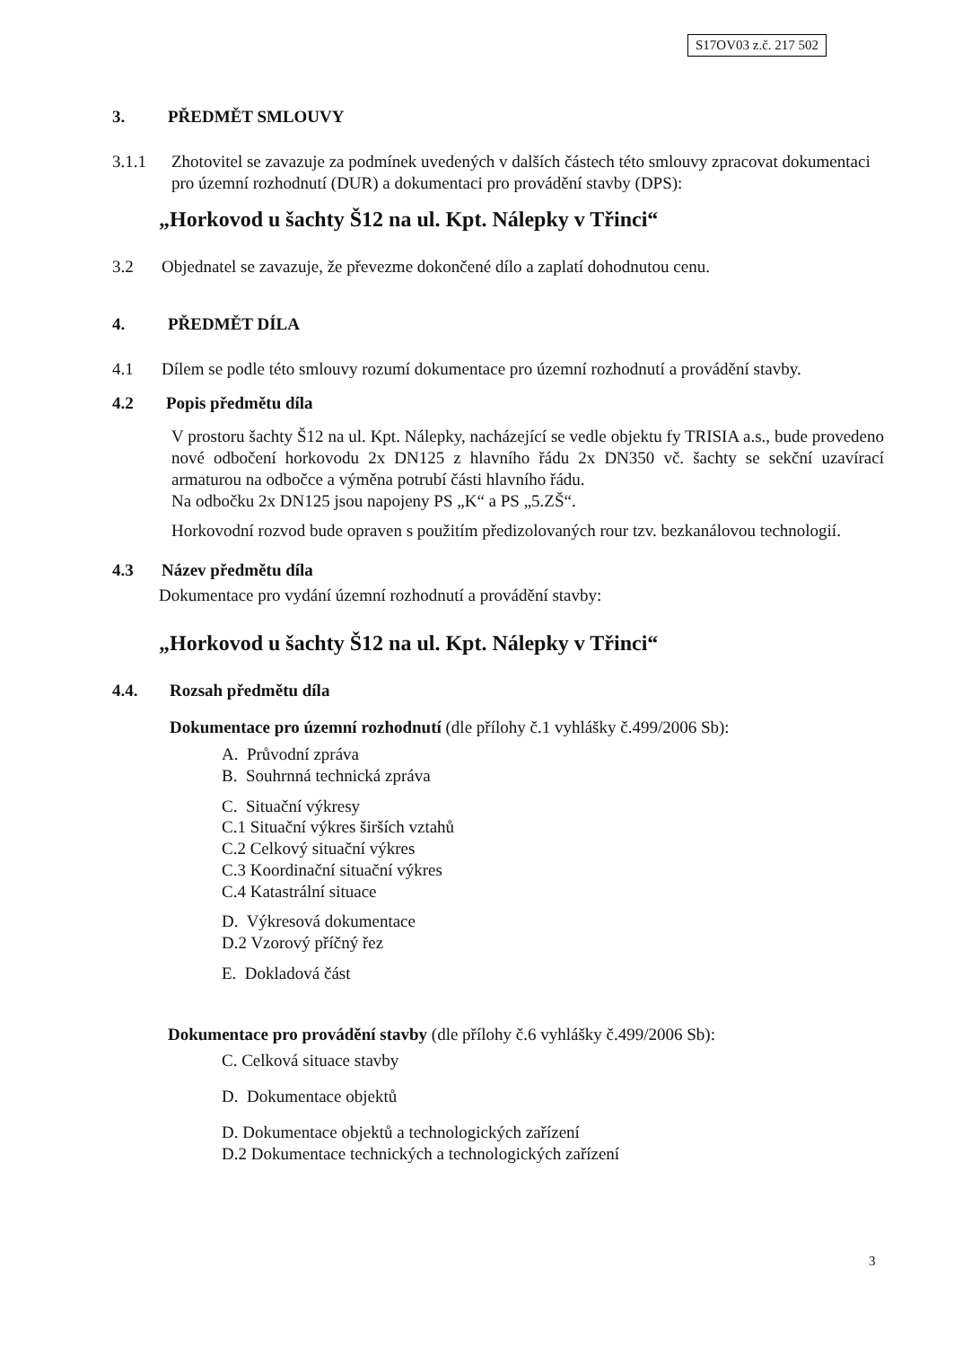S17OV03 z.č. 217 502
3. PŘEDMĚT SMLOUVY
3.1.1 Zhotovitel se zavazuje za podmínek uvedených v dalších částech této smlouvy zpracovat dokumentaci pro územní rozhodnutí (DUR) a dokumentaci pro provádění stavby (DPS):
„Horkovod u šachty Š12 na ul. Kpt. Nálepky v Třinci“
3.2 Objednatel se zavazuje, že převezme dokončené dílo a zaplatí dohodnutou cenu.
4. PŘEDMĚT DÍLA
4.1 Dílem se podle této smlouvy rozumí dokumentace pro územní rozhodnutí a provádění stavby.
4.2 Popis předmětu díla
V prostoru šachty Š12 na ul. Kpt. Nálepky, nacházející se vedle objektu fy TRISIA a.s., bude provedeno nové odbočení horkovodu 2x DN125 z hlavního řádu 2x DN350 vč. šachty se sekční uzavírací armaturou na odbočce a výměna potrubí části hlavního řádu.
Na odbočku 2x DN125 jsou napojeny PS „K“ a PS „5.ZŠ“.
Horkovodní rozvod bude opraven s použitím předizolovaných rour tzv. bezkanálovou technologií.
4.3 Název předmětu díla
Dokumentace pro vydání územní rozhodnutí a provádění stavby:
„Horkovod u šachty Š12 na ul. Kpt. Nálepky v Třinci“
4.4. Rozsah předmětu díla
Dokumentace pro územní rozhodnutí (dle přílohy č.1 vyhlášky č.499/2006 Sb):
A. Průvodní zpráva
B. Souhrnná technická zpráva
C. Situační výkresy
C.1 Situační výkres širších vztahů
C.2 Celkový situační výkres
C.3 Koordinační situační výkres
C.4 Katastrální situace
D. Výkresová dokumentace
D.2 Vzorový příčný řez
E. Dokladová část
Dokumentace pro provádění stavby (dle přílohy č.6 vyhlášky č.499/2006 Sb):
C. Celková situace stavby
D. Dokumentace objektů
D. Dokumentace objektů a technologických zařízení
D.2 Dokumentace technických a technologických zařízení
3